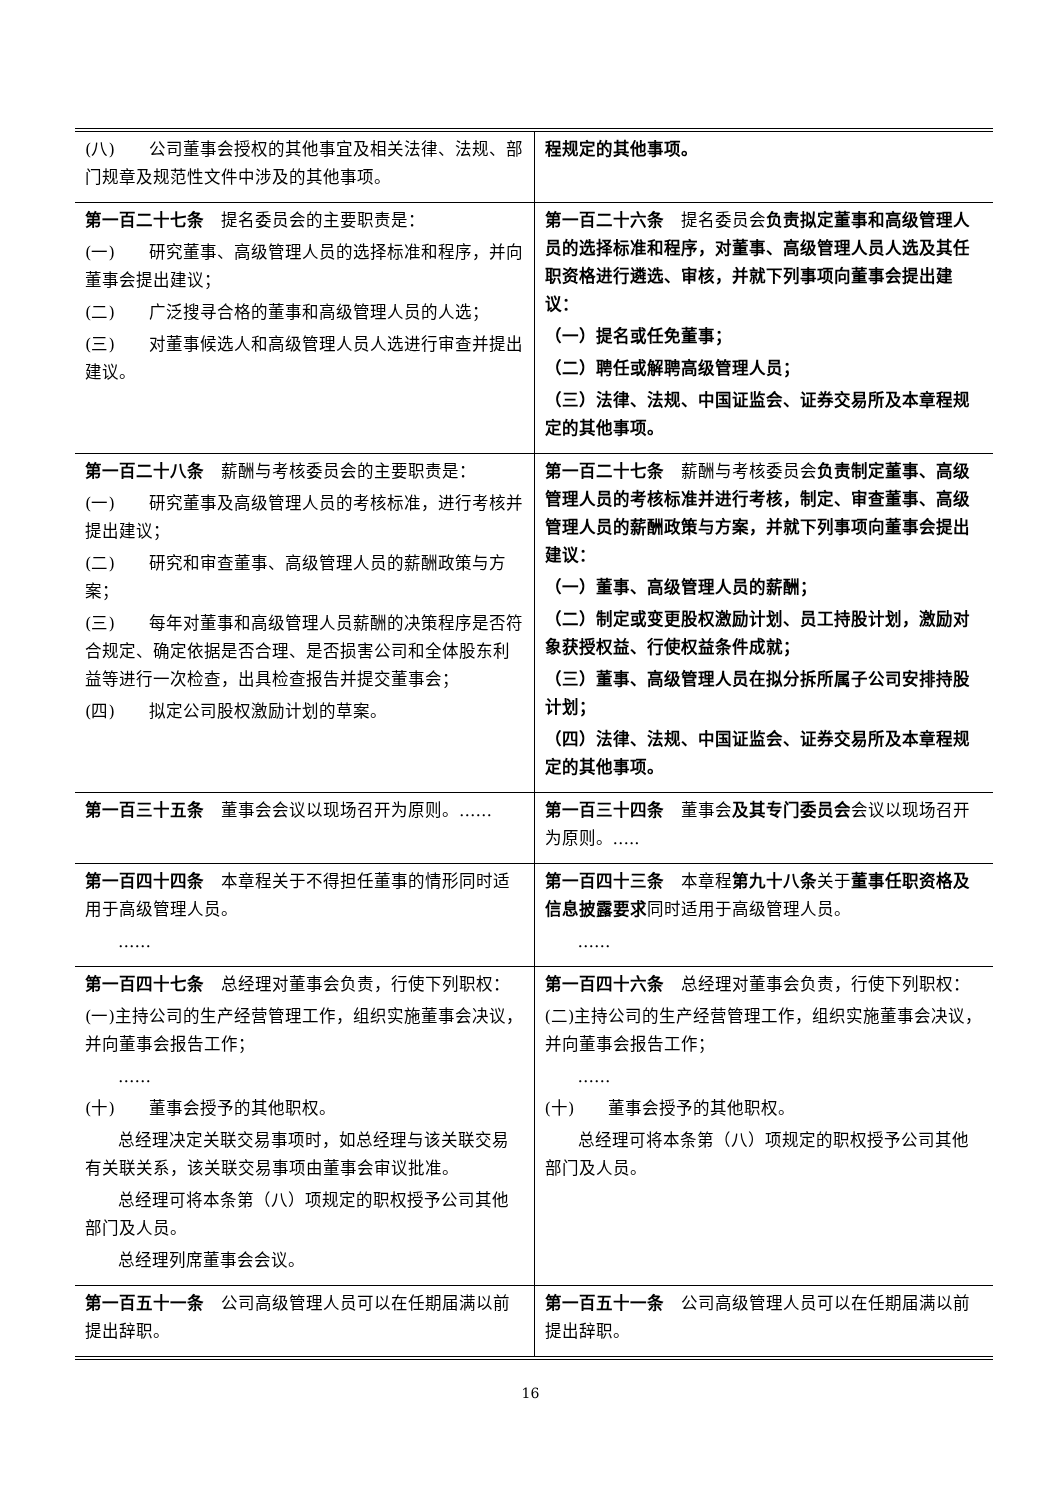| (八) 公司董事会授权的其他事宜及相关法律、法规、部门规章及规范性文件中涉及的其他事项。 | 程规定的其他事项。 |
| 第一百二十七条 提名委员会的主要职责是： (一) 研究董事、高级管理人员的选择标准和程序，并向董事会提出建议； (二) 广泛搜寻合格的董事和高级管理人员的人选； (三) 对董事候选人和高级管理人员人选进行审查并提出建议。 | 第一百二十六条 提名委员会 负责拟定董事和高级管理人员的选择标准和程序，对董事、高级管理人员人选及其任职资格进行遴选、审核，并就下列事项向董事会提出建议： （一）提名或任免董事； （二）聘任或解聘高级管理人员； （三）法律、法规、中国证监会、证券交易所及本章程规定的其他事项。 |
| 第一百二十八条 薪酬与考核委员会的主要职责是： (一) 研究董事及高级管理人员的考核标准，进行考核并提出建议； (二) 研究和审查董事、高级管理人员的薪酬政策与方案； (三) 每年对董事和高级管理人员薪酬的决策程序是否符合规定、确定依据是否合理、是否损害公司和全体股东利益等进行一次检查，出具检查报告并提交董事会； (四) 拟定公司股权激励计划的草案。 | 第一百二十七条 薪酬与考核委员会 负责制定董事、高级管理人员的考核标准并进行考核，制定、审查董事、高级管理人员的薪酬政策与方案，并就下列事项向董事会提出建议： （一）董事、高级管理人员的薪酬； （二）制定或变更股权激励计划、员工持股计划，激励对象获授权益、行使权益条件成就； （三）董事、高级管理人员在拟分拆所属子公司安排持股计划； （四）法律、法规、中国证监会、证券交易所及本章程规定的其他事项。 |
| 第一百三十五条 董事会会议以现场召开为原则。…… | 第一百三十四条 董事会 及其专门委员会 会议以现场召开为原则。….. |
| 第一百四十四条 本章程关于不得担任董事的情形同时适用于高级管理人员。 …… | 第一百四十三条 本章程 第九十八条 关于 董事任职资格及信息披露要求 同时适用于高级管理人员。 …… |
| 第一百四十七条 总经理对董事会负责，行使下列职权： (一)主持公司的生产经营管理工作，组织实施董事会决议，并向董事会报告工作； …… (十) 董事会授予的其他职权。 总经理决定关联交易事项时，如总经理与该关联交易有关联关系，该关联交易事项由董事会审议批准。 总经理可将本条第（八）项规定的职权授予公司其他部门及人员。 总经理列席董事会会议。 | 第一百四十六条 总经理对董事会负责，行使下列职权： (二)主持公司的生产经营管理工作，组织实施董事会决议，并向董事会报告工作； …… (十) 董事会授予的其他职权。 总经理可将本条第（八）项规定的职权授予公司其他部门及人员。 |
| 第一百五十一条 公司高级管理人员可以在任期届满以前提出辞职。 | 第一百五十一条 公司高级管理人员可以在任期届满以前提出辞职。 |
16